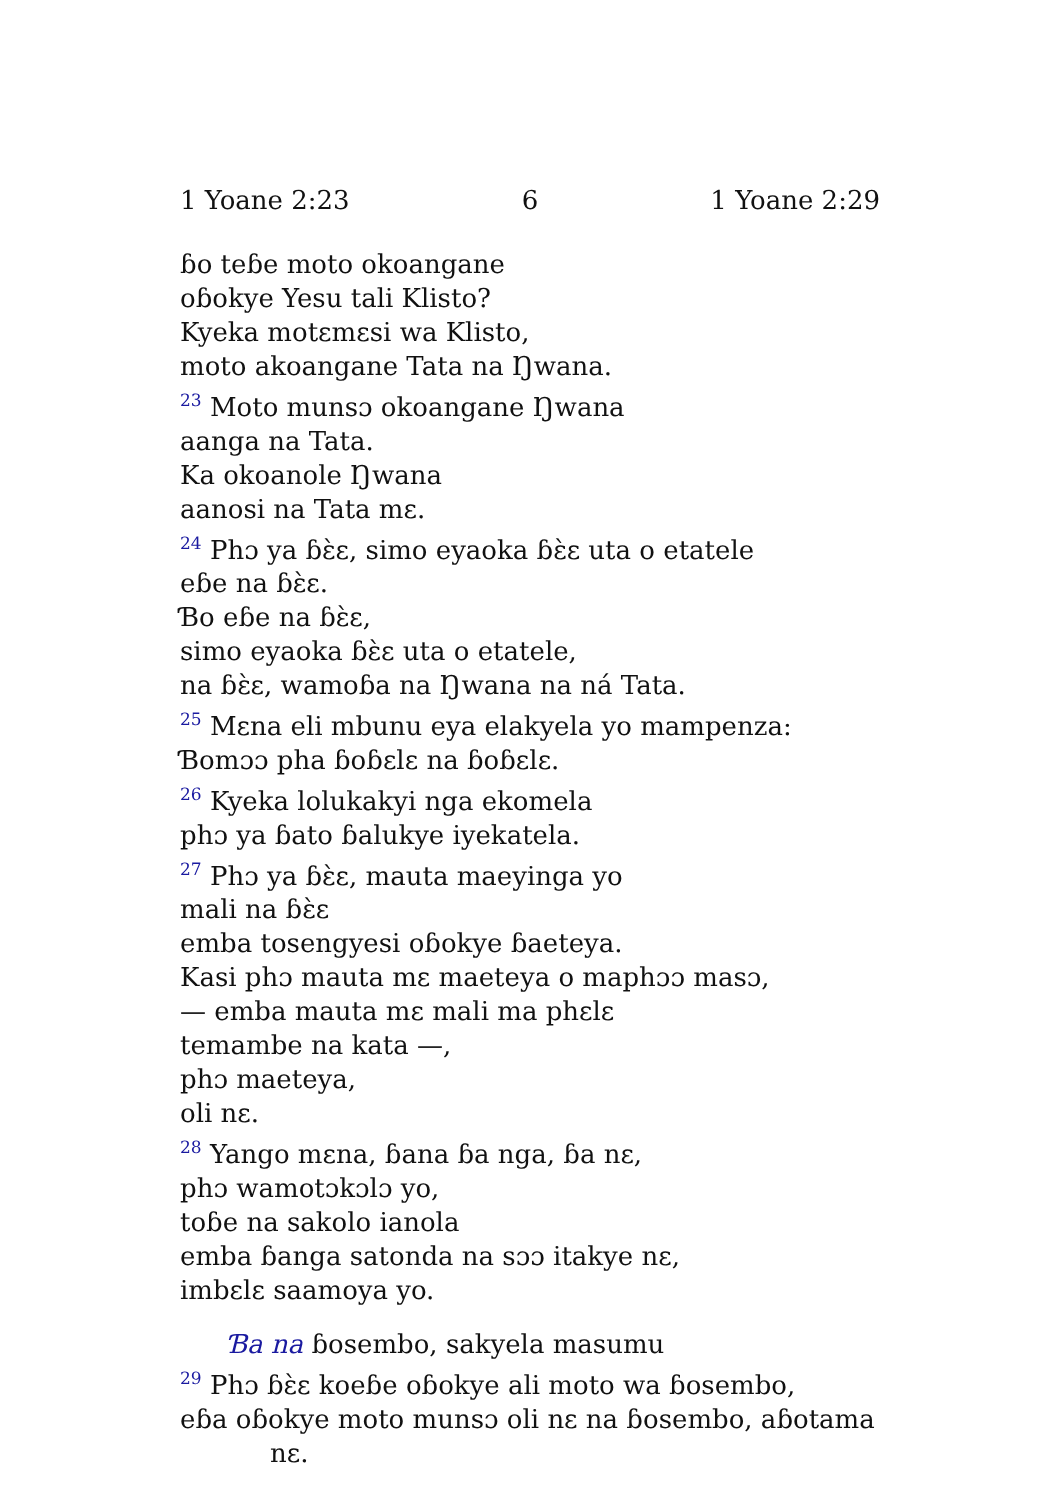1 Yoane 2:23 6 1 Yoane 2:29
ɓo teɓe moto okoangane
oɓokye Yesu tali Klisto?
Kyeka motɛmɛsi wa Klisto,
moto akoangane Tata na Ŋwana.
<sup>23</sup> Moto munsɔ okoangane Ŋwana
aanga na Tata.
Ka okoanole Ŋwana
aanosi na Tata mɛ.
<sup>24</sup> Phɔ ya ɓɛ̀ɛ, simo eyaoka ɓɛ̀ɛ uta o etatele
eɓe na ɓɛ̀ɛ.
Ɓo eɓe na ɓɛ̀ɛ,
simo eyaoka ɓɛ̀ɛ uta o etatele,
na ɓɛ̀ɛ, wamoɓa na Ŋwana na ná Tata.
<sup>25</sup> Mɛna eli mbunu eya elakyela yo mampenza:
Ɓomɔɔ pha ɓoɓɛlɛ na ɓoɓɛlɛ.
<sup>26</sup> Kyeka lolukakyi nga ekomela
phɔ ya ɓato ɓalukye iyekatela.
<sup>27</sup> Phɔ ya ɓɛ̀ɛ, mauta maeyinga yo
mali na ɓɛ̀ɛ
emba tosengyesi oɓokye ɓaeteya.
Kasi phɔ mauta mɛ maeteya o maphɔɔ masɔ,
— emba mauta mɛ mali ma phɛlɛ
temambe na kata —,
phɔ maeteya,
oli nɛ.
<sup>28</sup> Yango mɛna, ɓana ɓa nga, ɓa nɛ,
phɔ wamotɔkɔlɔ yo,
toɓe na sakolo ianola
emba ɓanga satonda na sɔɔ itakye nɛ,
imbɛlɛ saamoya yo.
Ɓa na ɓosembo, sakyela masumu
<sup>29</sup> Phɔ ɓɛ̀ɛ koeɓe oɓokye ali moto wa ɓosembo,
eɓa oɓokye moto munsɔ oli nɛ na ɓosembo, aɓotama
nɛ.